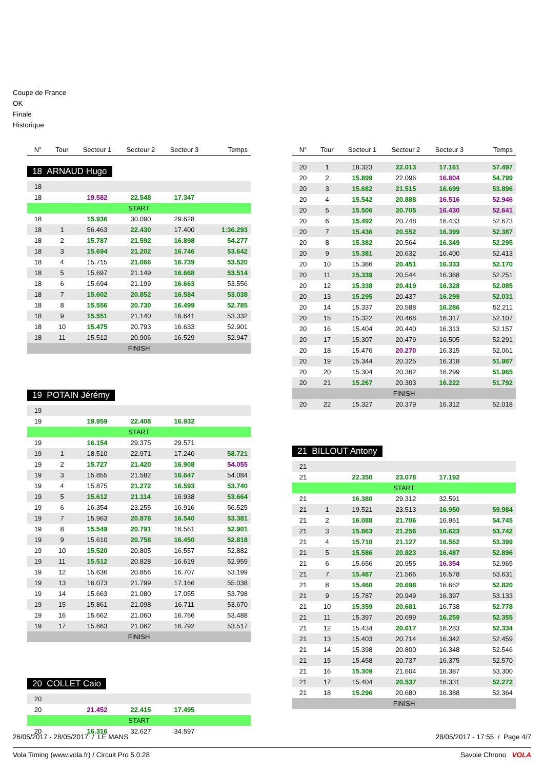Coupe de France
OK
Finale
Historique
| N° | Tour | Secteur 1 | Secteur 2 | Secteur 3 | Temps |
| --- | --- | --- | --- | --- | --- |
18 ARNAUD Hugo
| 18 | | | | | |
| 18 | | 19.582 | 22.548 | 17.347 | |
| START | | | | | |
| 18 | | 15.936 | 30.090 | 29.628 | |
| 18 | 1 | 56.463 | 22.430 | 17.400 | 1:36.293 |
| 18 | 2 | 15.787 | 21.592 | 16.898 | 54.277 |
| 18 | 3 | 15.694 | 21.202 | 16.746 | 53.642 |
| 18 | 4 | 15.715 | 21.066 | 16.739 | 53.520 |
| 18 | 5 | 15.697 | 21.149 | 16.668 | 53.514 |
| 18 | 6 | 15.694 | 21.199 | 16.663 | 53.556 |
| 18 | 7 | 15.602 | 20.852 | 16.584 | 53.038 |
| 18 | 8 | 15.556 | 20.730 | 16.499 | 52.785 |
| 18 | 9 | 15.551 | 21.140 | 16.641 | 53.332 |
| 18 | 10 | 15.475 | 20.793 | 16.633 | 52.901 |
| 18 | 11 | 15.512 | 20.906 | 16.529 | 52.947 |
| FINISH | | | | | |
19 POTAIN Jérémy
| 19 | | | | | |
| 19 | | 19.959 | 22.408 | 16.932 | |
| START | | | | | |
| 19 | | 16.154 | 29.375 | 29.571 | |
| 19 | 1 | 18.510 | 22.971 | 17.240 | 58.721 |
| 19 | 2 | 15.727 | 21.420 | 16.908 | 54.055 |
| 19 | 3 | 15.855 | 21.582 | 16.647 | 54.084 |
| 19 | 4 | 15.875 | 21.272 | 16.593 | 53.740 |
| 19 | 5 | 15.612 | 21.114 | 16.938 | 53.664 |
| 19 | 6 | 16.354 | 23.255 | 16.916 | 56.525 |
| 19 | 7 | 15.963 | 20.878 | 16.540 | 53.381 |
| 19 | 8 | 15.549 | 20.791 | 16.561 | 52.901 |
| 19 | 9 | 15.610 | 20.758 | 16.450 | 52.818 |
| 19 | 10 | 15.520 | 20.805 | 16.557 | 52.882 |
| 19 | 11 | 15.512 | 20.828 | 16.619 | 52.959 |
| 19 | 12 | 15.636 | 20.856 | 16.707 | 53.199 |
| 19 | 13 | 16.073 | 21.799 | 17.166 | 55.038 |
| 19 | 14 | 15.663 | 21.080 | 17.055 | 53.798 |
| 19 | 15 | 15.861 | 21.098 | 16.711 | 53.670 |
| 19 | 16 | 15.662 | 21.060 | 16.766 | 53.488 |
| 19 | 17 | 15.663 | 21.062 | 16.792 | 53.517 |
| FINISH | | | | | |
20 COLLET Caio
| 20 | | | | | |
| 20 | | 21.452 | 22.415 | 17.495 | |
| START | | | | | |
| 20 | | 16.316 | 32.627 | 34.597 | |
| N° | Tour | Secteur 1 | Secteur 2 | Secteur 3 | Temps |
| --- | --- | --- | --- | --- | --- |
| 20 | 1 | 18.323 | 22.013 | 17.161 | 57.497 |
| 20 | 2 | 15.899 | 22.096 | 16.804 | 54.799 |
| 20 | 3 | 15.682 | 21.515 | 16.699 | 53.896 |
| 20 | 4 | 15.542 | 20.888 | 16.516 | 52.946 |
| 20 | 5 | 15.506 | 20.705 | 16.430 | 52.641 |
| 20 | 6 | 15.492 | 20.748 | 16.433 | 52.673 |
| 20 | 7 | 15.436 | 20.552 | 16.399 | 52.387 |
| 20 | 8 | 15.382 | 20.564 | 16.349 | 52.295 |
| 20 | 9 | 15.381 | 20.632 | 16.400 | 52.413 |
| 20 | 10 | 15.386 | 20.451 | 16.333 | 52.170 |
| 20 | 11 | 15.339 | 20.544 | 16.368 | 52.251 |
| 20 | 12 | 15.338 | 20.419 | 16.328 | 52.085 |
| 20 | 13 | 15.295 | 20.437 | 16.299 | 52.031 |
| 20 | 14 | 15.337 | 20.588 | 16.286 | 52.211 |
| 20 | 15 | 15.322 | 20.468 | 16.317 | 52.107 |
| 20 | 16 | 15.404 | 20.440 | 16.313 | 52.157 |
| 20 | 17 | 15.307 | 20.479 | 16.505 | 52.291 |
| 20 | 18 | 15.476 | 20.270 | 16.315 | 52.061 |
| 20 | 19 | 15.344 | 20.325 | 16.318 | 51.987 |
| 20 | 20 | 15.304 | 20.362 | 16.299 | 51.965 |
| 20 | 21 | 15.267 | 20.303 | 16.222 | 51.792 |
| FINISH | | | | | |
| 20 | 22 | 15.327 | 20.379 | 16.312 | 52.018 |
21 BILLOUT Antony
| 21 | | | | | |
| 21 | | 22.350 | 23.078 | 17.192 | |
| START | | | | | |
| 21 | | 16.380 | 29.312 | 32.591 | |
| 21 | 1 | 19.521 | 23.513 | 16.950 | 59.984 |
| 21 | 2 | 16.088 | 21.706 | 16.951 | 54.745 |
| 21 | 3 | 15.863 | 21.256 | 16.623 | 53.742 |
| 21 | 4 | 15.710 | 21.127 | 16.562 | 53.399 |
| 21 | 5 | 15.586 | 20.823 | 16.487 | 52.896 |
| 21 | 6 | 15.656 | 20.955 | 16.354 | 52.965 |
| 21 | 7 | 15.487 | 21.566 | 16.578 | 53.631 |
| 21 | 8 | 15.460 | 20.698 | 16.662 | 52.820 |
| 21 | 9 | 15.787 | 20.949 | 16.397 | 53.133 |
| 21 | 10 | 15.359 | 20.681 | 16.738 | 52.778 |
| 21 | 11 | 15.397 | 20.699 | 16.259 | 52.355 |
| 21 | 12 | 15.434 | 20.617 | 16.283 | 52.334 |
| 21 | 13 | 15.403 | 20.714 | 16.342 | 52.459 |
| 21 | 14 | 15.398 | 20.800 | 16.348 | 52.546 |
| 21 | 15 | 15.458 | 20.737 | 16.375 | 52.570 |
| 21 | 16 | 15.309 | 21.604 | 16.387 | 53.300 |
| 21 | 17 | 15.404 | 20.537 | 16.331 | 52.272 |
| 21 | 18 | 15.296 | 20.680 | 16.388 | 52.364 |
| FINISH | | | | | |
26/05/2017 - 28/05/2017 / LE MANS 28/05/2017 - 17:55 / Page 4/7
Vola Timing (www.vola.fr) / Circuit Pro 5.0.28 Savoie Chrono VOLA